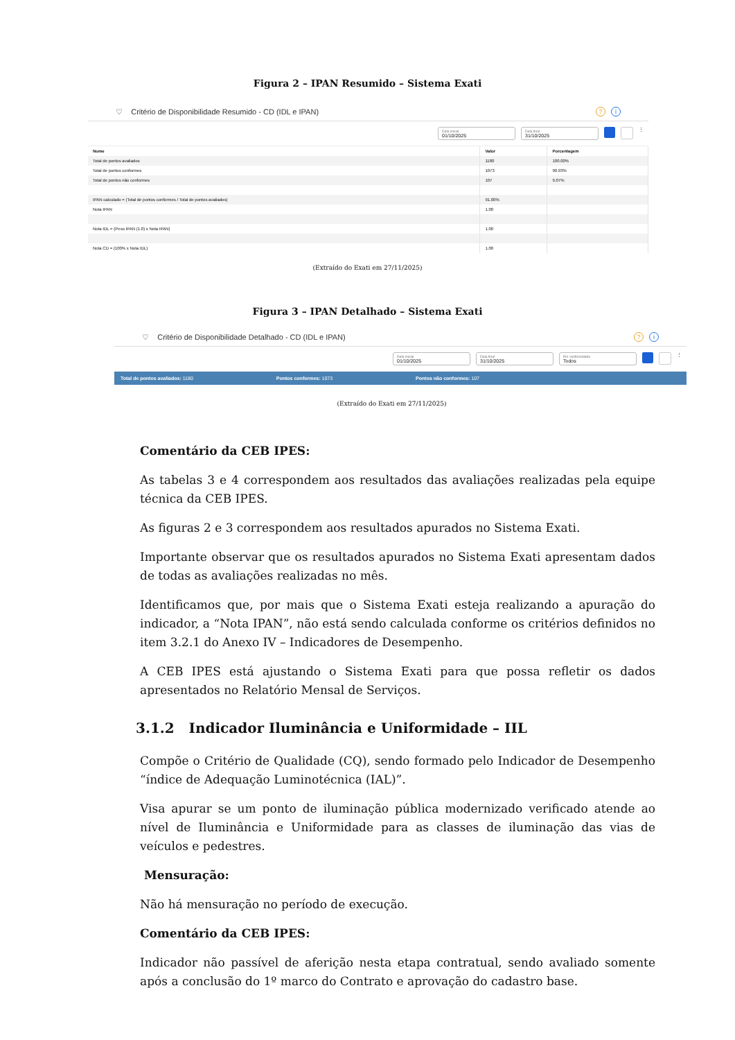Figura 2 – IPAN Resumido – Sistema Exati
♡ Critério de Disponibilidade Resumido - CD (IDL e IPAN)? i
Data inicial
01/10/2025
Data final
31/10/2025
⋮
| Nome | Valor | Porcentagem |
| --- | --- | --- |
| Total de pontos avaliados | 1180 | 100.00% |
| Total de pontos conformes | 1073 | 90.93% |
| Total de pontos não conformes | 107 | 9.07% |
| IPAN calculado = (Total de pontos conformes / Total de pontos avaliados) | 91.00% | |
| Nota IPAN | 1.00 | |
| Nota IDL = (Peso IPAN (1.0) x Nota IPAN) | 1.00 | |
| Nota CD = (100% x Nota IDL) | 1.00 | |
(Extraído do Exati em 27/11/2025)
Figura 3 – IPAN Detalhado – Sistema Exati
♡ Critério de Disponibilidade Detalhado - CD (IDL e IPAN)? i
Data inicial
01/10/2025
Data final
31/10/2025
Em conformidade
Todos
⋮
Total de pontos avaliados: 1180 Pontos conformes: 1073 Pontos não conformes: 107
(Extraído do Exati em 27/11/2025)
Comentário da CEB IPES:
As tabelas 3 e 4 correspondem aos resultados das avaliações realizadas pela equipe técnica da CEB IPES.
As figuras 2 e 3 correspondem aos resultados apurados no Sistema Exati.
Importante observar que os resultados apurados no Sistema Exati apresentam dados de todas as avaliações realizadas no mês.
Identificamos que, por mais que o Sistema Exati esteja realizando a apuração do indicador, a “Nota IPAN”, não está sendo calculada conforme os critérios definidos no item 3.2.1 do Anexo IV – Indicadores de Desempenho.
A CEB IPES está ajustando o Sistema Exati para que possa refletir os dados apresentados no Relatório Mensal de Serviços.
3.1.2 Indicador Iluminância e Uniformidade – IIL
Compõe o Critério de Qualidade (CQ), sendo formado pelo Indicador de Desempenho “índice de Adequação Luminotécnica (IAL)”.
Visa apurar se um ponto de iluminação pública modernizado verificado atende ao nível de Iluminância e Uniformidade para as classes de iluminação das vias de veículos e pedestres.
Mensuração:
Não há mensuração no período de execução.
Comentário da CEB IPES:
Indicador não passível de aferição nesta etapa contratual, sendo avaliado somente após a conclusão do 1º marco do Contrato e aprovação do cadastro base.